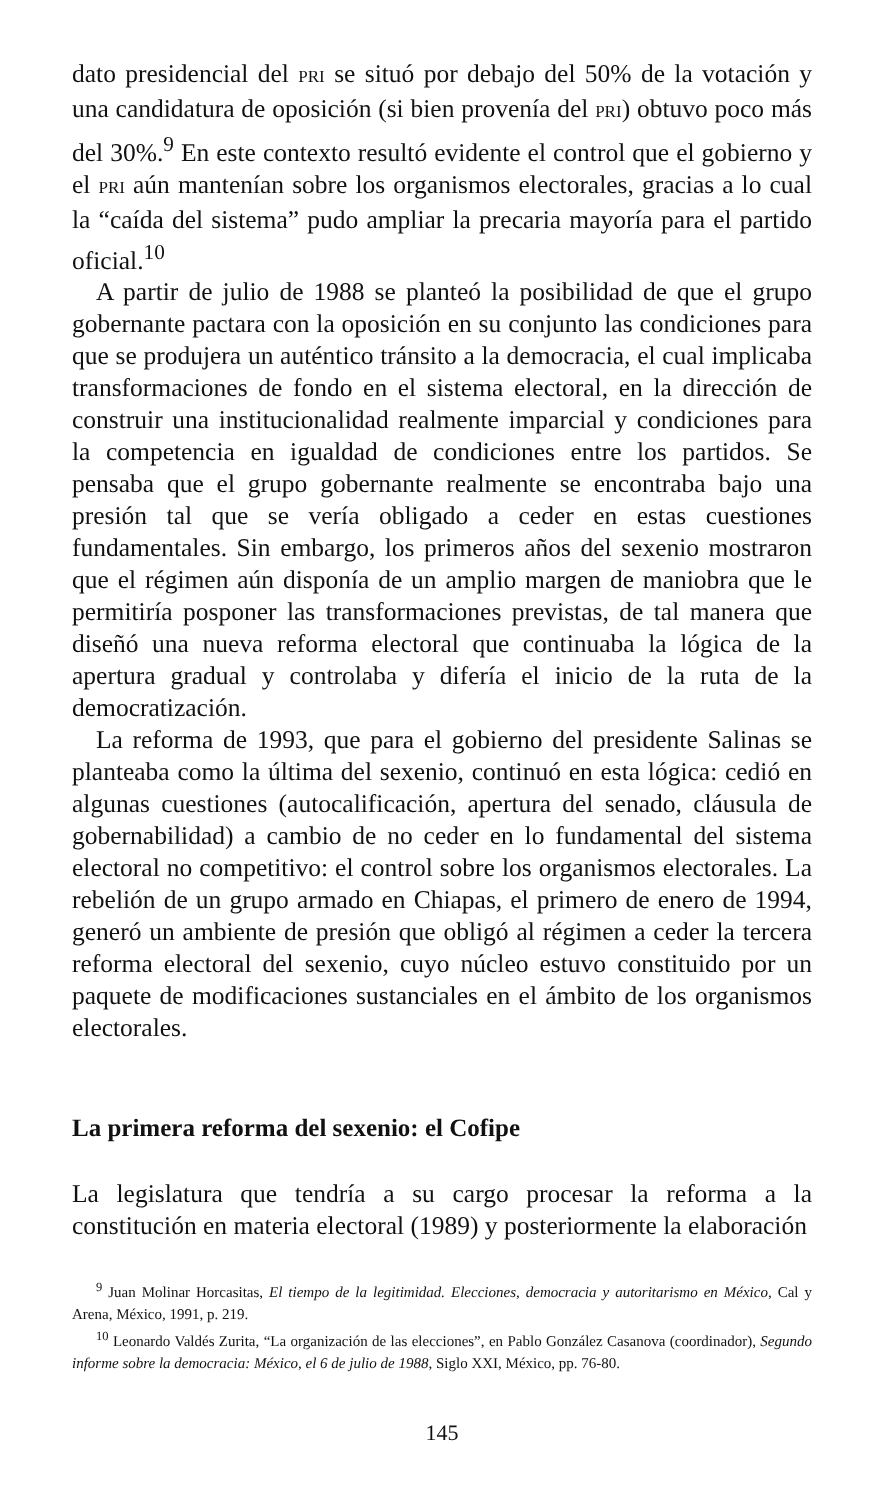dato presidencial del PRI se situó por debajo del 50% de la votación y una candidatura de oposición (si bien provenía del PRI) obtuvo poco más del 30%.<sup>9</sup> En este contexto resultó evidente el control que el gobierno y el PRI aún mantenían sobre los organismos electorales, gracias a lo cual la “caída del sistema” pudo ampliar la precaria mayoría para el partido oficial.<sup>10</sup>
A partir de julio de 1988 se planteó la posibilidad de que el grupo gobernante pactara con la oposición en su conjunto las condiciones para que se produjera un auténtico tránsito a la democracia, el cual implicaba transformaciones de fondo en el sistema electoral, en la dirección de construir una institucionalidad realmente imparcial y condiciones para la competencia en igualdad de condiciones entre los partidos. Se pensaba que el grupo gobernante realmente se encontraba bajo una presión tal que se vería obligado a ceder en estas cuestiones fundamentales. Sin embargo, los primeros años del sexenio mostraron que el régimen aún disponía de un amplio margen de maniobra que le permitiría posponer las transformaciones previstas, de tal manera que diseñó una nueva reforma electoral que continuaba la lógica de la apertura gradual y controlaba y difería el inicio de la ruta de la democratización.
La reforma de 1993, que para el gobierno del presidente Salinas se planteaba como la última del sexenio, continuó en esta lógica: cedió en algunas cuestiones (autocalificación, apertura del senado, cláusula de gobernabilidad) a cambio de no ceder en lo fundamental del sistema electoral no competitivo: el control sobre los organismos electorales. La rebelión de un grupo armado en Chiapas, el primero de enero de 1994, generó un ambiente de presión que obligó al régimen a ceder la tercera reforma electoral del sexenio, cuyo núcleo estuvo constituido por un paquete de modificaciones sustanciales en el ámbito de los organismos electorales.
La primera reforma del sexenio: el Cofipe
La legislatura que tendría a su cargo procesar la reforma a la constitución en materia electoral (1989) y posteriormente la elaboración
<sup>9</sup> Juan Molinar Horcasitas, El tiempo de la legitimidad. Elecciones, democracia y autoritarismo en México, Cal y Arena, México, 1991, p. 219.
<sup>10</sup> Leonardo Valdés Zurita, “La organización de las elecciones”, en Pablo González Casanova (coordinador), Segundo informe sobre la democracia: México, el 6 de julio de 1988, Siglo XXI, México, pp. 76-80.
145